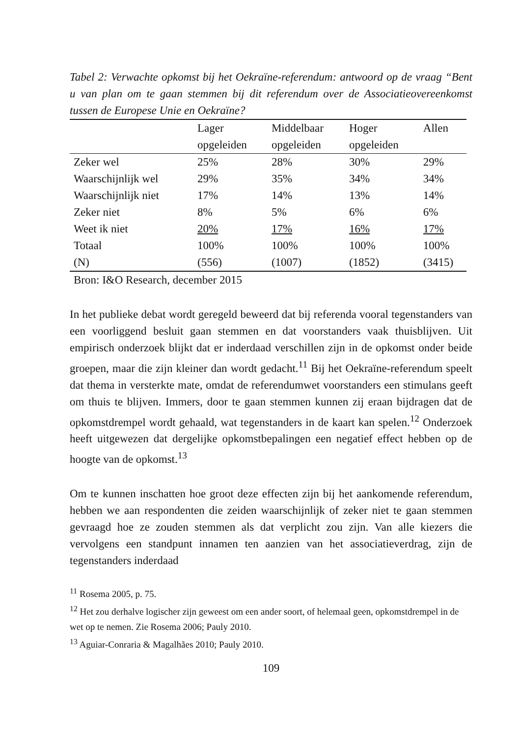Tabel 2: Verwachte opkomst bij het Oekraïne-referendum: antwoord op de vraag “Bent u van plan om te gaan stemmen bij dit referendum over de Associatieovereenkomst tussen de Europese Unie en Oekraïne?
| | Lager | Middelbaar | Hoger | Allen |
| --- | --- | --- | --- | --- |
| | opgeleiden | opgeleiden | opgeleiden | |
| Zeker wel | 25% | 28% | 30% | 29% |
| Waarschijnlijk wel | 29% | 35% | 34% | 34% |
| Waarschijnlijk niet | 17% | 14% | 13% | 14% |
| Zeker niet | 8% | 5% | 6% | 6% |
| Weet ik niet | 20% | 17% | 16% | 17% |
| Totaal | 100% | 100% | 100% | 100% |
| (N) | (556) | (1007) | (1852) | (3415) |
Bron: I&O Research, december 2015
In het publieke debat wordt geregeld beweerd dat bij referenda vooral tegenstanders van een voorliggend besluit gaan stemmen en dat voorstanders vaak thuisblijven. Uit empirisch onderzoek blijkt dat er inderdaad verschillen zijn in de opkomst onder beide groepen, maar die zijn kleiner dan wordt gedacht.<sup>11</sup> Bij het Oekraïne-referendum speelt dat thema in versterkte mate, omdat de referendumwet voorstanders een stimulans geeft om thuis te blijven. Immers, door te gaan stemmen kunnen zij eraan bijdragen dat de opkomstdrempel wordt gehaald, wat tegenstanders in de kaart kan spelen.<sup>12</sup> Onderzoek heeft uitgewezen dat dergelijke opkomstbepalingen een negatief effect hebben op de hoogte van de opkomst.<sup>13</sup>
Om te kunnen inschatten hoe groot deze effecten zijn bij het aankomende referendum, hebben we aan respondenten die zeiden waarschijnlijk of zeker niet te gaan stemmen gevraagd hoe ze zouden stemmen als dat verplicht zou zijn. Van alle kiezers die vervolgens een standpunt innamen ten aanzien van het associatieverdrag, zijn de tegenstanders inderdaad
<sup>11</sup> Rosema 2005, p. 75.
<sup>12</sup> Het zou derhalve logischer zijn geweest om een ander soort, of helemaal geen, opkomstdrempel in de wet op te nemen. Zie Rosema 2006; Pauly 2010.
<sup>13</sup> Aguiar-Conraria & Magalhães 2010; Pauly 2010.
109